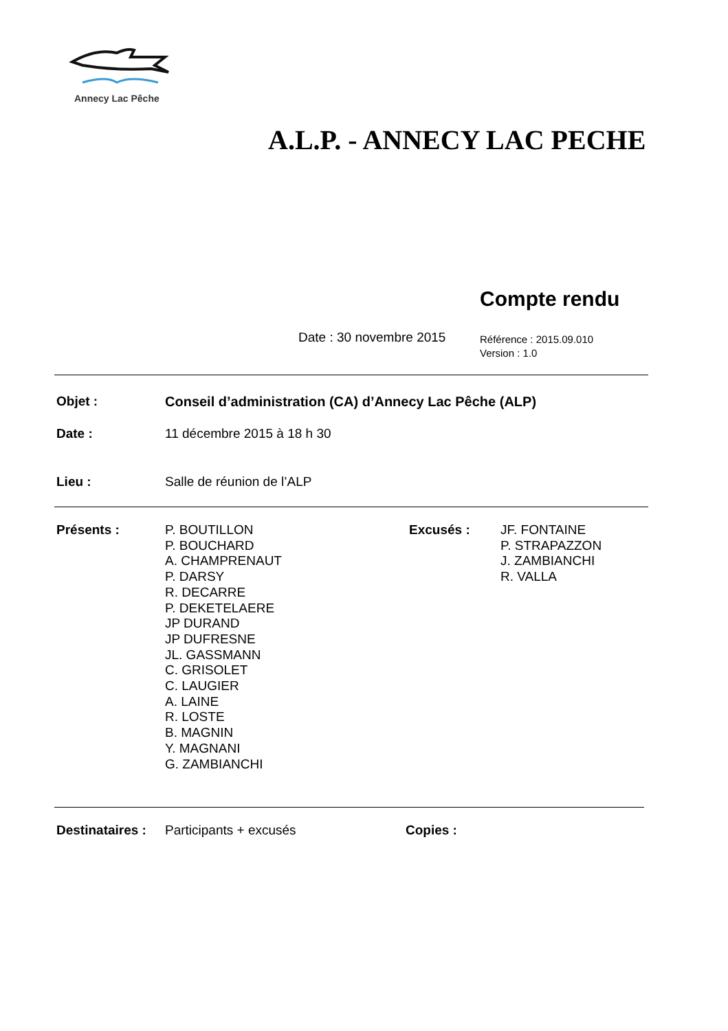Annecy Lac Pêche
A.L.P. - ANNECY LAC PECHE
Compte rendu
Date : 30 novembre 2015
Référence : 2015.09.010
Version : 1.0
Objet : Conseil d’administration (CA) d’Annecy Lac Pêche (ALP)
Date : 11 décembre 2015 à 18 h 30
Lieu : Salle de réunion de l’ALP
Présents :
P. BOUTILLON
P. BOUCHARD
A. CHAMPRENAUT
P. DARSY
R. DECARRE
P. DEKETELAERE
JP DURAND
JP DUFRESNE
JL. GASSMANN
C. GRISOLET
C. LAUGIER
A. LAINE
R. LOSTE
B. MAGNIN
Y. MAGNANI
G. ZAMBIANCHI
Excusés :
JF. FONTAINE
P. STRAPAZZON
J. ZAMBIANCHI
R. VALLA
Destinataires :
Participants + excusés Copies :